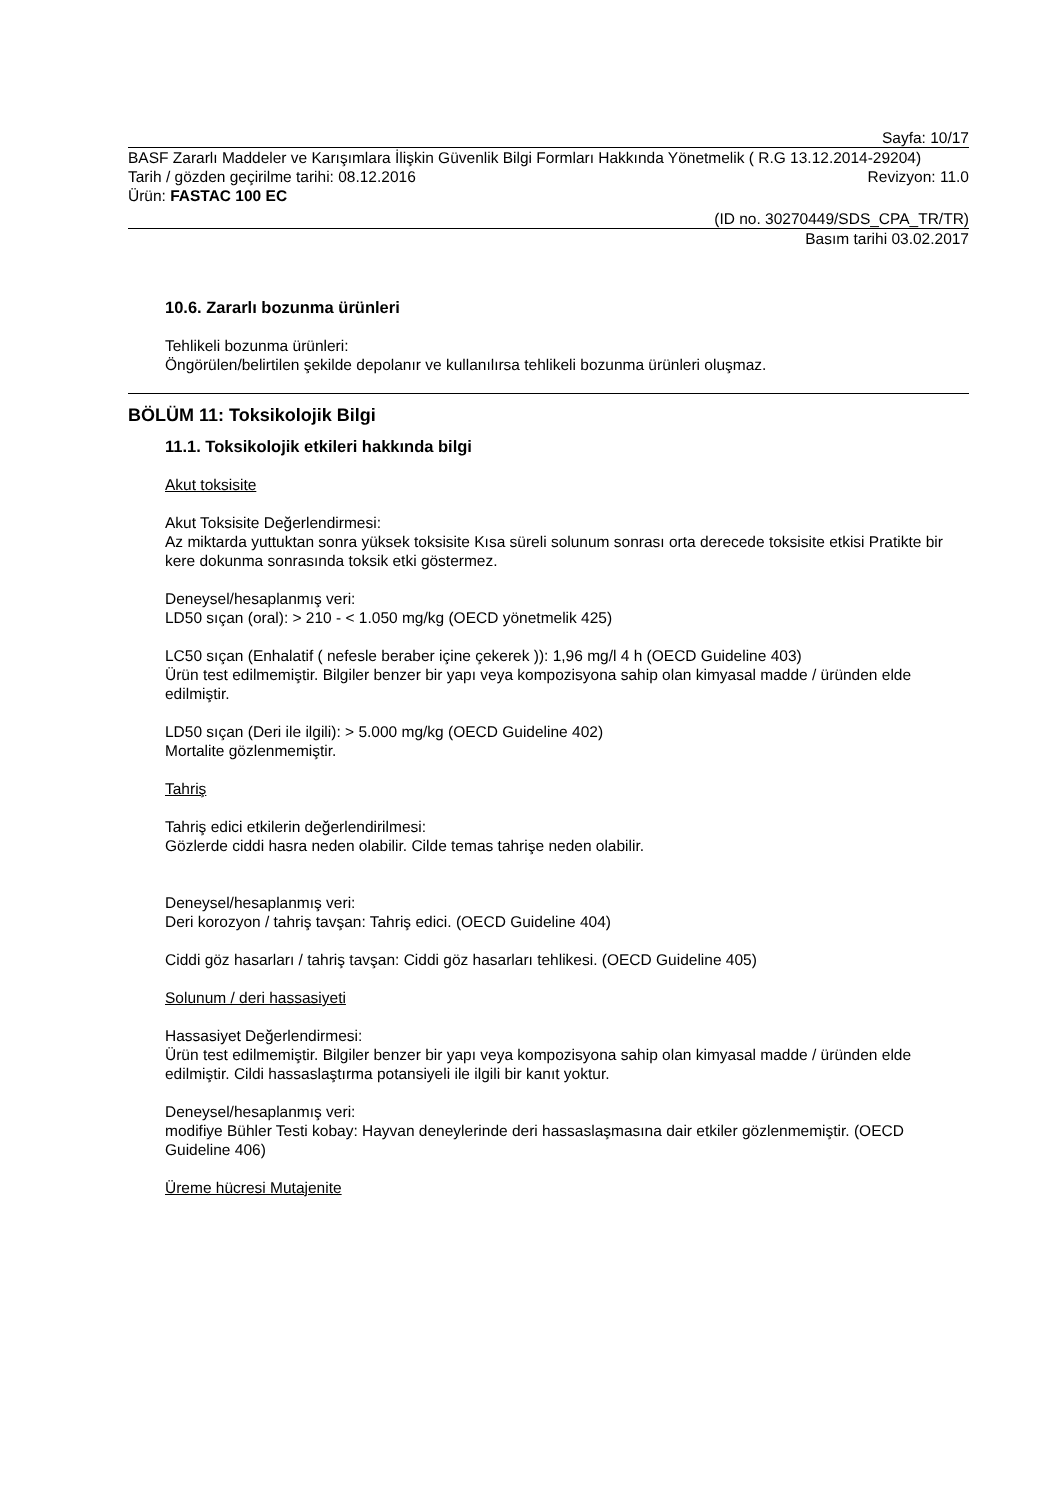Sayfa: 10/17
BASF Zararlı Maddeler ve Karışımlara İlişkin Güvenlik Bilgi Formları Hakkında Yönetmelik ( R.G 13.12.2014-29204)
Tarih / gözden geçirilme tarihi: 08.12.2016 Revizyon: 11.0
Ürün: FASTAC 100 EC
(ID no. 30270449/SDS_CPA_TR/TR)
Basım tarihi 03.02.2017
10.6. Zararlı bozunma ürünleri
Tehlikeli bozunma ürünleri:
Öngörülen/belirtilen şekilde depolanır ve kullanılırsa tehlikeli bozunma ürünleri oluşmaz.
BÖLÜM 11: Toksikolojik Bilgi
11.1. Toksikolojik etkileri hakkında bilgi
Akut toksisite
Akut Toksisite Değerlendirmesi:
Az miktarda yuttuktan sonra yüksek toksisite Kısa süreli solunum sonrası orta derecede toksisite etkisi Pratikte bir kere dokunma sonrasında toksik etki göstermez.
Deneysel/hesaplanmış veri:
LD50 sıçan (oral): > 210 - < 1.050 mg/kg (OECD yönetmelik 425)
LC50 sıçan (Enhalatif ( nefesle beraber içine çekerek )): 1,96 mg/l 4 h (OECD Guideline 403)
Ürün test edilmemiştir. Bilgiler benzer bir yapı veya kompozisyona sahip olan kimyasal madde / üründen elde edilmiştir.
LD50 sıçan (Deri ile ilgili): > 5.000 mg/kg (OECD Guideline 402)
Mortalite gözlenmemiştir.
Tahriş
Tahriş edici etkilerin değerlendirilmesi:
Gözlerde ciddi hasra neden olabilir. Cilde temas tahrişe neden olabilir.
Deneysel/hesaplanmış veri:
Deri korozyon / tahriş tavşan: Tahriş edici. (OECD Guideline 404)
Ciddi göz hasarları / tahriş tavşan: Ciddi göz hasarları tehlikesi. (OECD Guideline 405)
Solunum / deri hassasiyeti
Hassasiyet Değerlendirmesi:
Ürün test edilmemiştir. Bilgiler benzer bir yapı veya kompozisyona sahip olan kimyasal madde / üründen elde edilmiştir. Cildi hassaslaştırma potansiyeli ile ilgili bir kanıt yoktur.
Deneysel/hesaplanmış veri:
modifiye Bühler Testi kobay: Hayvan deneylerinde deri hassaslaşmasına dair etkiler gözlenmemiştir. (OECD Guideline 406)
Üreme hücresi Mutajenite